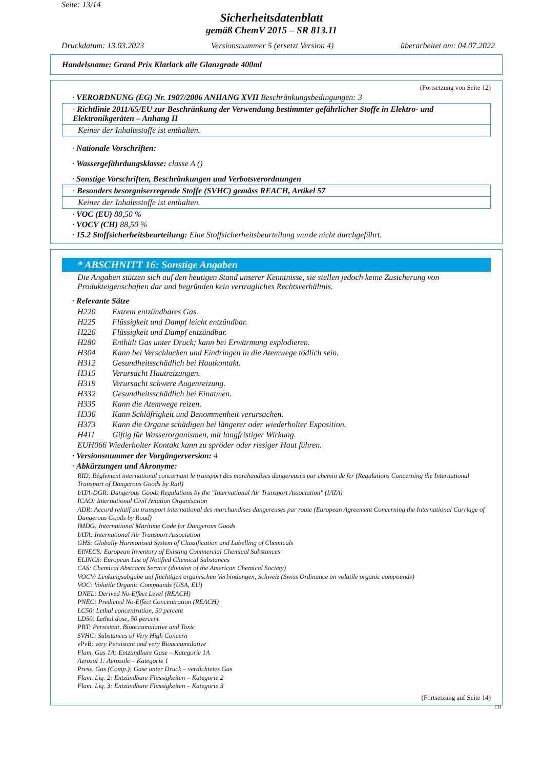Seite: 13/14
Sicherheitsdatenblatt
gemäß ChemV 2015 – SR 813.11
Druckdatum: 13.03.2023 Versionsnummer 5 (ersetzt Version 4) überarbeitet am: 04.07.2022
Handelsname: Grand Prix Klarlack alle Glanzgrade 400ml
(Fortsetzung von Seite 12)
· VERORDNUNG (EG) Nr. 1907/2006 ANHANG XVII Beschränkungsbedingungen: 3
· Richtlinie 2011/65/EU zur Beschränkung der Verwendung bestimmter gefährlicher Stoffe in Elektro- und Elektronikgeräten – Anhang II
Keiner der Inhaltsstoffe ist enthalten.
· Nationale Vorschriften:
· Wassergefährdungsklasse: classe A ()
· Sonstige Vorschriften, Beschränkungen und Verbotsverordnungen
· Besonders besorgniserregende Stoffe (SVHC) gemäss REACH, Artikel 57
Keiner der Inhaltsstoffe ist enthalten.
· VOC (EU) 88,50 %
· VOCV (CH) 88,50 %
· 15.2 Stoffsicherheitsbeurteilung: Eine Stoffsicherheitsbeurteilung wurde nicht durchgeführt.
* ABSCHNITT 16: Sonstige Angaben
Die Angaben stützen sich auf den heutigen Stand unserer Kenntnisse, sie stellen jedoch keine Zusicherung von Produkteigenschaften dar und begründen kein vertragliches Rechtsverhältnis.
· Relevante Sätze
H220 Extrem entzündbares Gas.
H225 Flüssigkeit und Dampf leicht entzündbar.
H226 Flüssigkeit und Dampf entzündbar.
H280 Enthält Gas unter Druck; kann bei Erwärmung explodieren.
H304 Kann bei Verschlucken und Eindringen in die Atemwege tödlich sein.
H312 Gesundheitsschädlich bei Hautkontakt.
H315 Verursacht Hautreizungen.
H319 Verursacht schwere Augenreizung.
H332 Gesundheitsschädlich bei Einatmen.
H335 Kann die Atemwege reizen.
H336 Kann Schläfrigkeit und Benommenheit verursachen.
H373 Kann die Organe schädigen bei längerer oder wiederholter Exposition.
H411 Giftig für Wasserorganismen, mit langfristiger Wirkung.
EUH066 Wiederholter Kontakt kann zu spröder oder rissiger Haut führen.
· Versionsnummer der Vorgängerversion: 4
· Abkürzungen und Akronyme:
RID: Règlement international concernant le transport des marchandises dangereuses par chemin de fer (Regulations Concerning the International Transport of Dangerous Goods by Rail)
IATA-DGR: Dangerous Goods Regulations by the "International Air Transport Association" (IATA)
ICAO: International Civil Aviation Organisation
ADR: Accord relatif au transport international des marchandises dangereuses par route (European Agreement Concerning the International Carriage of Dangerous Goods by Road)
IMDG: International Maritime Code for Dangerous Goods
IATA: International Air Transport Association
GHS: Globally Harmonised System of Classification and Labelling of Chemicals
EINECS: European Inventory of Existing Commercial Chemical Substances
ELINCS: European List of Notified Chemical Substances
CAS: Chemical Abstracts Service (division of the American Chemical Society)
VOCV: Lenkungsabgabe auf flüchtigen organischen Verbindungen, Schweiz (Swiss Ordinance on volatile organic compounds)
VOC: Volatile Organic Compounds (USA, EU)
DNEL: Derived No-Effect Level (REACH)
PNEC: Predicted No-Effect Concentration (REACH)
LC50: Lethal concentration, 50 percent
LD50: Lethal dose, 50 percent
PBT: Persistent, Bioaccumulative and Toxic
SVHC: Substances of Very High Concern
vPvB: very Persistent and very Bioaccumulative
Flam. Gas 1A: Entzündbare Gase – Kategorie 1A
Aerosol 1: Aerosole – Kategorie 1
Press. Gas (Comp.): Gase unter Druck – verdichtetes Gas
Flam. Liq. 2: Entzündbare Flüssigkeiten – Kategorie 2
Flam. Liq. 3: Entzündbare Flüssigkeiten – Kategorie 3
(Fortsetzung auf Seite 14)
CH